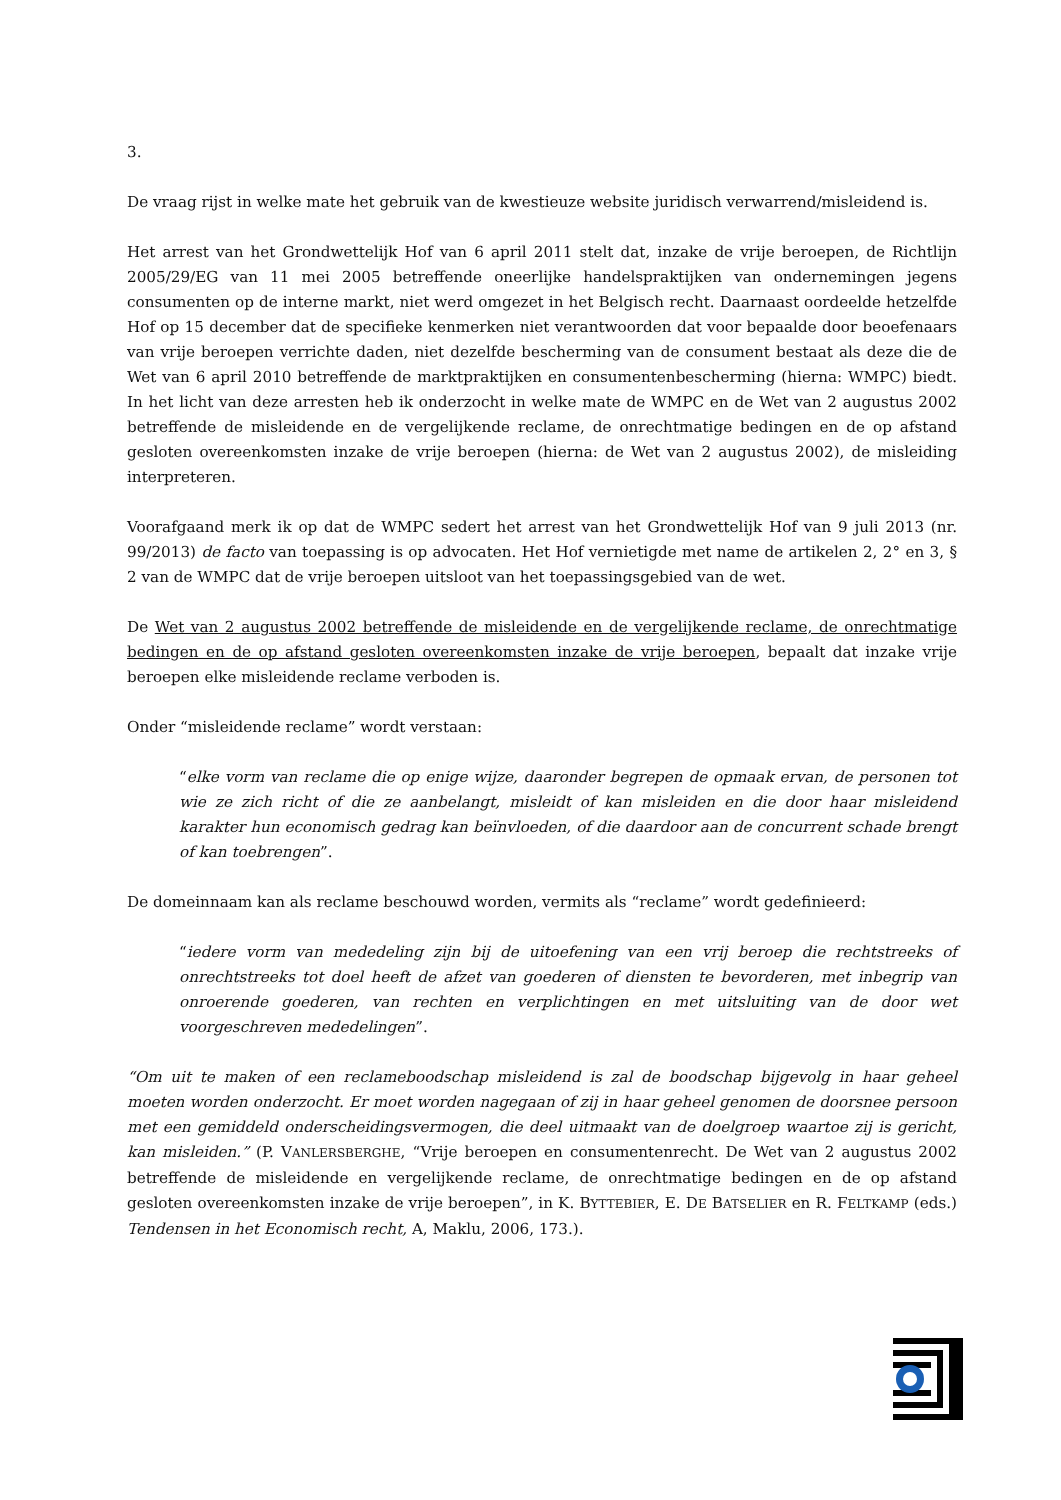3.
De vraag rijst in welke mate het gebruik van de kwestieuze website juridisch verwarrend/misleidend is.
Het arrest van het Grondwettelijk Hof van 6 april 2011 stelt dat, inzake de vrije beroepen, de Richtlijn 2005/29/EG van 11 mei 2005 betreffende oneerlijke handelspraktijken van ondernemingen jegens consumenten op de interne markt, niet werd omgezet in het Belgisch recht. Daarnaast oordeelde hetzelfde Hof op 15 december dat de specifieke kenmerken niet verantwoorden dat voor bepaalde door beoefenaars van vrije beroepen verrichte daden, niet dezelfde bescherming van de consument bestaat als deze die de Wet van 6 april 2010 betreffende de marktpraktijken en consumentenbescherming (hierna: WMPC) biedt. In het licht van deze arresten heb ik onderzocht in welke mate de WMPC en de Wet van 2 augustus 2002 betreffende de misleidende en de vergelijkende reclame, de onrechtmatige bedingen en de op afstand gesloten overeenkomsten inzake de vrije beroepen (hierna: de Wet van 2 augustus 2002), de misleiding interpreteren.
Voorafgaand merk ik op dat de WMPC sedert het arrest van het Grondwettelijk Hof van 9 juli 2013 (nr. 99/2013) de facto van toepassing is op advocaten. Het Hof vernietigde met name de artikelen 2, 2° en 3, § 2 van de WMPC dat de vrije beroepen uitsloot van het toepassingsgebied van de wet.
De Wet van 2 augustus 2002 betreffende de misleidende en de vergelijkende reclame, de onrechtmatige bedingen en de op afstand gesloten overeenkomsten inzake de vrije beroepen, bepaalt dat inzake vrije beroepen elke misleidende reclame verboden is.
Onder “misleidende reclame” wordt verstaan:
“elke vorm van reclame die op enige wijze, daaronder begrepen de opmaak ervan, de personen tot wie ze zich richt of die ze aanbelangt, misleidt of kan misleiden en die door haar misleidend karakter hun economisch gedrag kan beïnvloeden, of die daardoor aan de concurrent schade brengt of kan toebrengen”.
De domeinnaam kan als reclame beschouwd worden, vermits als “reclame” wordt gedefinieerd:
“iedere vorm van mededeling zijn bij de uitoefening van een vrij beroep die rechtstreeks of onrechtstreeks tot doel heeft de afzet van goederen of diensten te bevorderen, met inbegrip van onroerende goederen, van rechten en verplichtingen en met uitsluiting van de door wet voorgeschreven mededelingen”.
“Om uit te maken of een reclameboodschap misleidend is zal de boodschap bijgevolg in haar geheel moeten worden onderzocht. Er moet worden nagegaan of zij in haar geheel genomen de doorsnee persoon met een gemiddeld onderscheidingsvermogen, die deel uitmaakt van de doelgroep waartoe zij is gericht, kan misleiden.” (P. VANLERSBERGHE, “Vrije beroepen en consumentenrecht. De Wet van 2 augustus 2002 betreffende de misleidende en vergelijkende reclame, de onrechtmatige bedingen en de op afstand gesloten overeenkomsten inzake de vrije beroepen”, in K. BYTTEBIER, E. DE BATSELIER en R. FELTKAMP (eds.) Tendensen in het Economisch recht, A, Maklu, 2006, 173.).